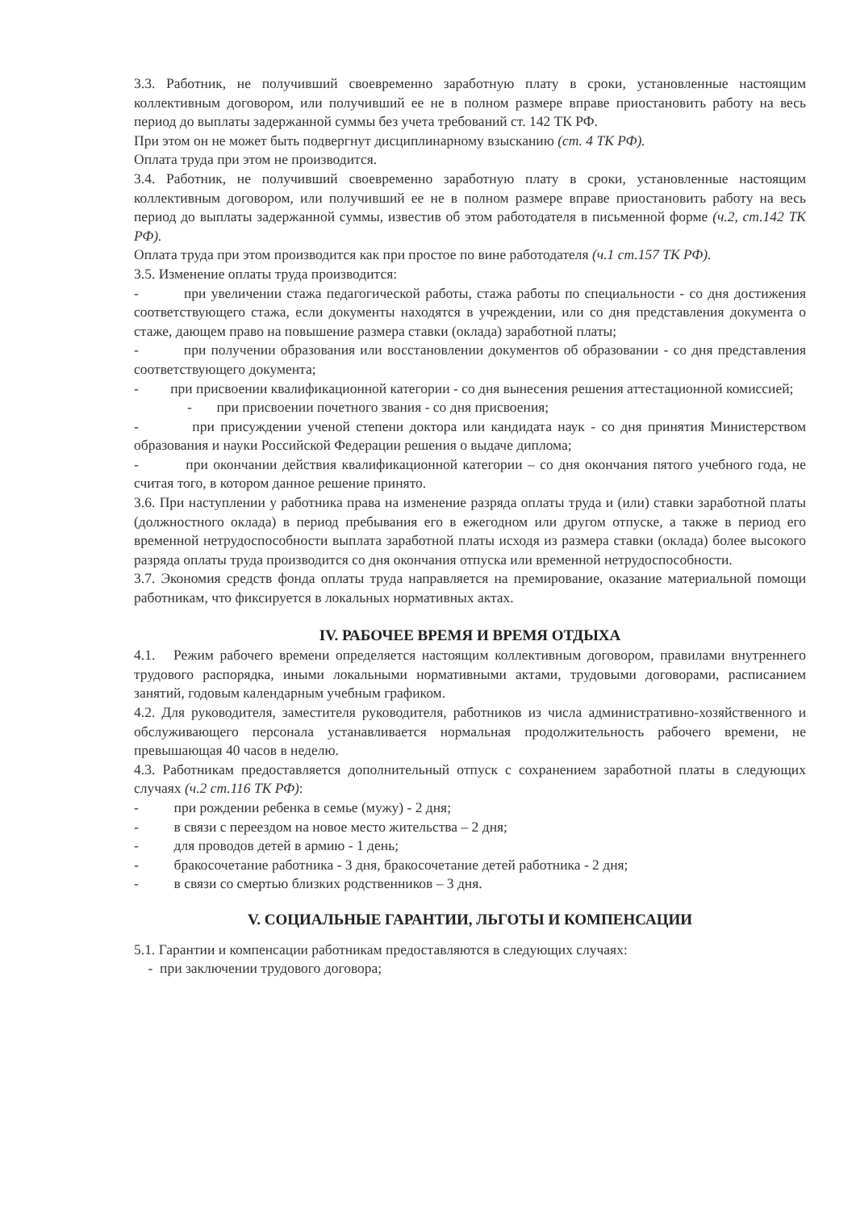3.3. Работник, не получивший своевременно заработную плату в сроки, установленные настоящим коллективным договором, или получивший ее не в полном размере вправе приостановить работу на весь период до выплаты задержанной суммы без учета требований ст. 142 ТК РФ.
При этом он не может быть подвергнут дисциплинарному взысканию (ст. 4 ТК РФ).
Оплата труда при этом не производится.
3.4. Работник, не получивший своевременно заработную плату в сроки, установленные настоящим коллективным договором, или получивший ее не в полном размере вправе приостановить работу на весь период до выплаты задержанной суммы, известив об этом работодателя в письменной форме (ч.2, ст.142 ТК РФ).
Оплата труда при этом производится как при простое по вине работодателя (ч.1 ст.157 ТК РФ).
3.5. Изменение оплаты труда производится:
- при увеличении стажа педагогической работы, стажа работы по специальности - со дня достижения соответствующего стажа, если документы находятся в учреждении, или со дня представления документа о стаже, дающем право на повышение размера ставки (оклада) заработной платы;
- при получении образования или восстановлении документов об образовании - со дня представления соответствующего документа;
- при присвоении квалификационной категории - со дня вынесения решения аттестационной комиссией;
- при присвоении почетного звания - со дня присвоения;
- при присуждении ученой степени доктора или кандидата наук - со дня принятия Министерством образования и науки Российской Федерации решения о выдаче диплома;
- при окончании действия квалификационной категории – со дня окончания пятого учебного года, не считая того, в котором данное решение принято.
3.6. При наступлении у работника права на изменение разряда оплаты труда и (или) ставки заработной платы (должностного оклада) в период пребывания его в ежегодном или другом отпуске, а также в период его временной нетрудоспособности выплата заработной платы исходя из размера ставки (оклада) более высокого разряда оплаты труда производится со дня окончания отпуска или временной нетрудоспособности.
3.7. Экономия средств фонда оплаты труда направляется на премирование, оказание материальной помощи работникам, что фиксируется в локальных нормативных актах.
IV. РАБОЧЕЕ ВРЕМЯ И ВРЕМЯ ОТДЫХА
4.1. Режим рабочего времени определяется настоящим коллективным договором, правилами внутреннего трудового распорядка, иными локальными нормативными актами, трудовыми договорами, расписанием занятий, годовым календарным учебным графиком.
4.2. Для руководителя, заместителя руководителя, работников из числа административно-хозяйственного и обслуживающего персонала устанавливается нормальная продолжительность рабочего времени, не превышающая 40 часов в неделю.
4.3. Работникам предоставляется дополнительный отпуск с сохранением заработной платы в следующих случаях (ч.2 ст.116 ТК РФ):
- при рождении ребенка в семье (мужу) - 2 дня;
- в связи с переездом на новое место жительства – 2 дня;
- для проводов детей в армию - 1 день;
- бракосочетание работника - 3 дня, бракосочетание детей работника - 2 дня;
- в связи со смертью близких родственников – 3 дня.
V. СОЦИАЛЬНЫЕ ГАРАНТИИ, ЛЬГОТЫ И КОМПЕНСАЦИИ
5.1. Гарантии и компенсации работникам предоставляются в следующих случаях:
- при заключении трудового договора;